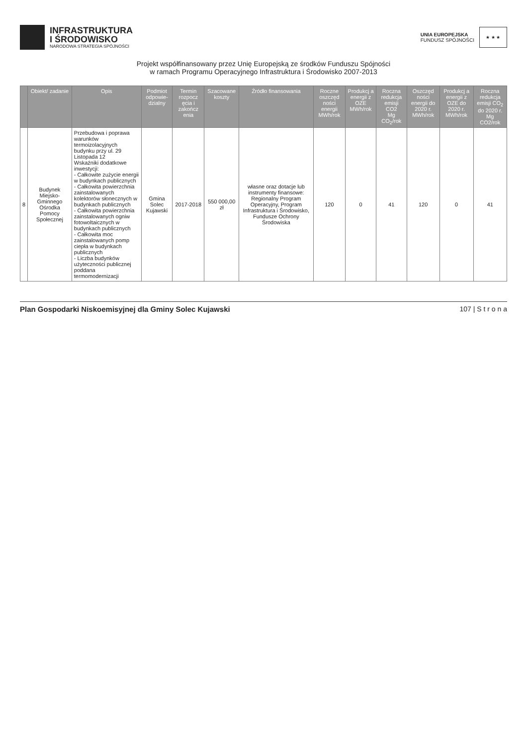INFRASTRUKTURA
I ŚRODOWISKO
NARODOWA STRATEGIA SPÓJNOŚCI
UNIA EUROPEJSKA
FUNDUSZ SPÓJNOŚCI
★ ★ ★
Projekt współfinansowany przez Unię Europejską ze środków Funduszu Spójności
w ramach Programu Operacyjnego Infrastruktura i Środowisko 2007-2013
| | Obiekt/ zadanie | Opis | Podmiot odpowie-dzialny | Termin rozpocz ęcia i zakończ enia | Szacowane koszty | Źródło finansowania | Roczne oszczęd ności energii MWh/rok | Produkcj a energii z OZE MWh/rok | Roczna redukcja emisji CO2 Mg CO<sub>2</sub>/rok | Oszczęd ności energii do 2020 r. MWh/rok | Produkcj a energii z OZE do 2020 r. MWh/rok | Roczna redukcja emisji CO<sub>2</sub> do 2020 r. Mg CO2/rok |
| --- | --- | --- | --- | --- | --- | --- | --- | --- | --- | --- | --- | --- |
| 8 | Budynek Miejsko-Gminnego Ośrodka Pomocy Społecznej | Przebudowa i poprawa warunków termoizolacyjnych budynku przy ul. 29 Listopada 12 Wskaźniki dodatkowe inwestycji: - Całkowite zużycie energii w budynkach publicznych - Całkowita powierzchnia zainstalowanych kolektorów słonecznych w budynkach publicznych - Całkowita powierzchnia zainstalowanych ogniw fotowoltaicznych w budynkach publicznych - Całkowita moc zainstalowanych pomp ciepła w budynkach publicznych - Liczba budynków użyteczności publicznej poddana termomodernizacji | Gmina Solec Kujawski | 2017-2018 | 550 000,00 zł | własne oraz dotacje lub instrumenty finansowe: Regionalny Program Operacyjny, Program Infrastruktura i Środowisko, Fundusze Ochrony Środowiska | 120 | 0 | 41 | 120 | 0 | 41 |
Plan Gospodarki Niskoemisyjnej dla Gminy Solec Kujawski 107 | S t r o n a